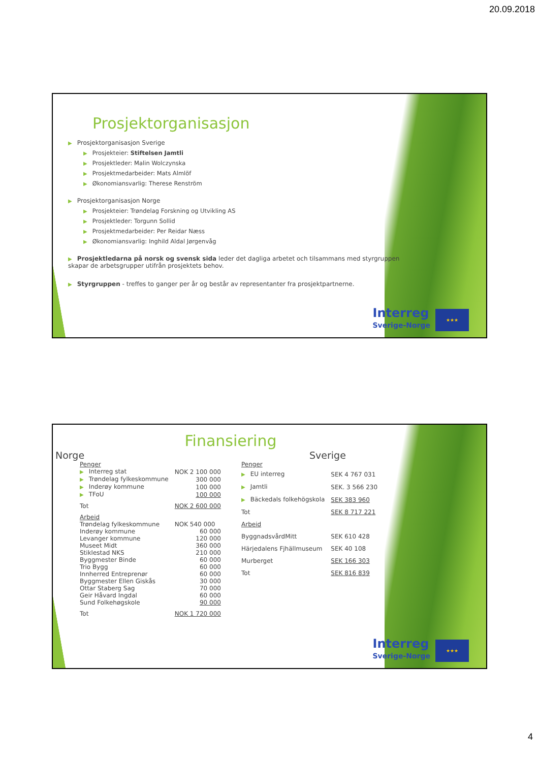20.09.2018
Prosjektorganisasjon
▶ Prosjektorganisasjon Sverige
▶ Prosjekteier: Stiftelsen Jamtli
▶ Prosjektleder: Malin Wolczynska
▶ Prosjektmedarbeider: Mats Almlöf
▶ Økonomiansvarlig: Therese Renström
▶ Prosjektorganisasjon Norge
▶ Prosjekteier: Trøndelag Forskning og Utvikling AS
▶ Prosjektleder: Torgunn Sollid
▶ Prosjektmedarbeider: Per Reidar Næss
▶ Økonomiansvarlig: Inghild Aldal Jørgenvåg
▶ Prosjektledarna på norsk og svensk sida leder det dagliga arbetet och tilsammans med styrgruppen skapar de arbetsgrupper utifrån prosjektets behov.
▶ Styrgruppen - treffes to ganger per år og består av representanter fra prosjektpartnerne.
Interreg
Sverige-Norge
★★★
Finansiering
Norge
| Penger | |
| ▶ Interreg stat | NOK 2 100 000 |
| ▶ Trøndelag fylkeskommune | 300 000 |
| ▶ Inderøy kommune | 100 000 |
| ▶ TFoU | 100 000 |
| Tot | NOK 2 600 000 |
| Arbeid | |
| Trøndelag fylkeskommune | NOK 540 000 |
| Inderøy kommune | 60 000 |
| Levanger kommune | 120 000 |
| Museet Midt | 360 000 |
| Stiklestad NKS | 210 000 |
| Byggmester Binde | 60 000 |
| Trio Bygg | 60 000 |
| Innherred Entreprenør | 60 000 |
| Byggmester Ellen Giskås | 30 000 |
| Ottar Staberg Sag | 70 000 |
| Geir Håvard Ingdal | 60 000 |
| Sund Folkehøgskole | 90 000 |
| Tot | NOK 1 720 000 |
Sverige
| Penger | |
| ▶ EU interreg | SEK 4 767 031 |
| ▶ Jamtli | SEK. 3 566 230 |
| ▶ Bäckedals folkehögskola | SEK 383 960 |
| Tot | SEK 8 717 221 |
| Arbeid | |
| ByggnadsvårdMitt | SEK 610 428 |
| Härjedalens Fjhällmuseum | SEK 40 108 |
| Murberget | SEK 166 303 |
| Tot | SEK 816 839 |
Interreg
Sverige-Norge
★★★
4